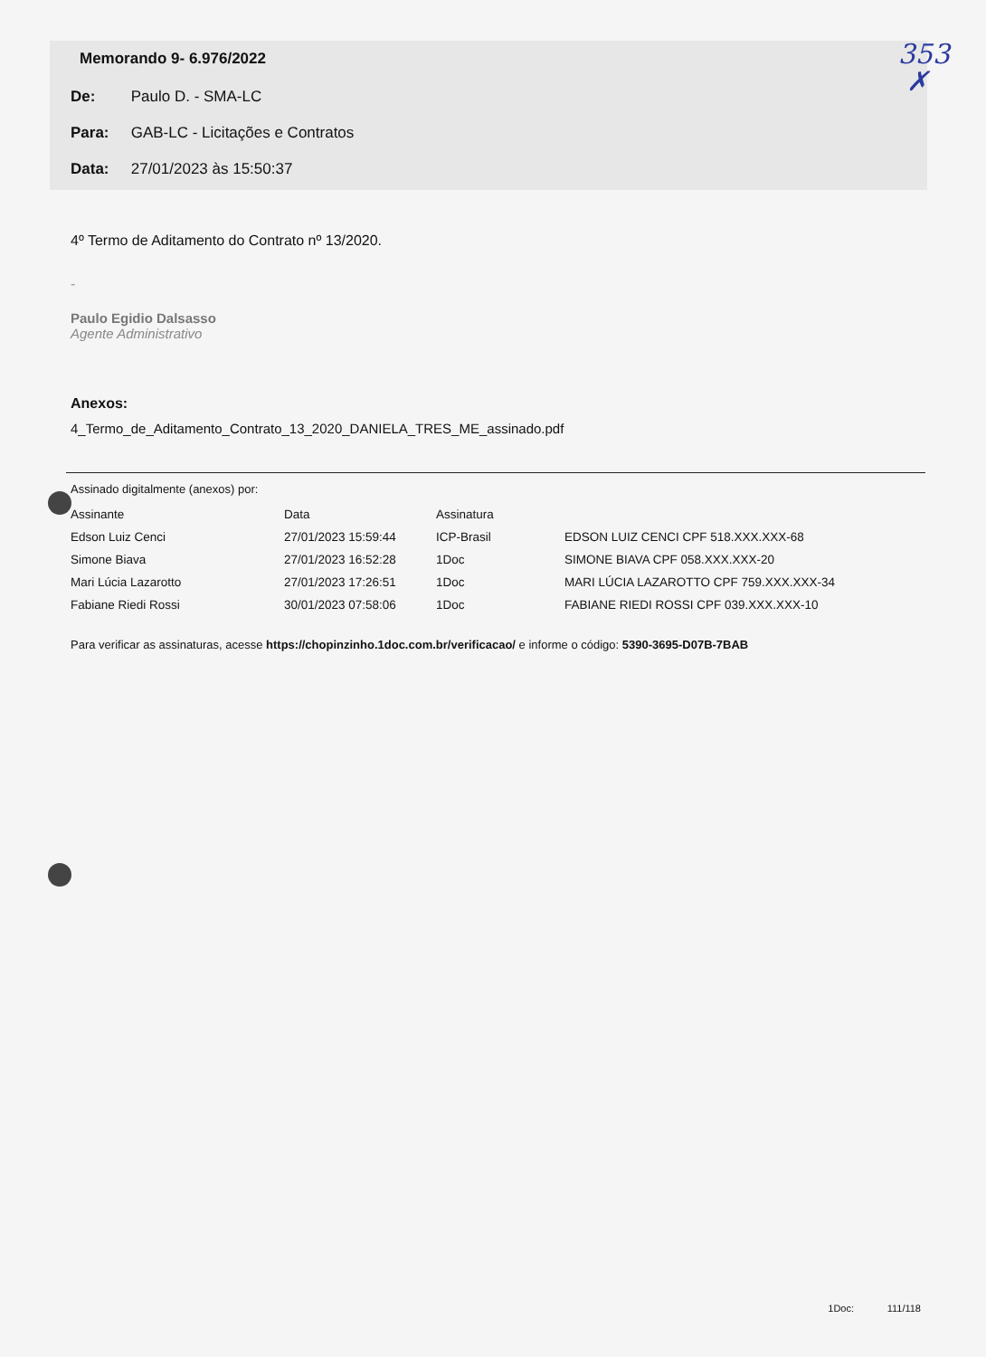353
✗
Memorando 9- 6.976/2022
De: Paulo D. - SMA-LC
Para: GAB-LC - Licitações e Contratos
Data: 27/01/2023 às 15:50:37
4º Termo de Aditamento do Contrato nº 13/2020.
-
Paulo Egidio Dalsasso
Agente Administrativo
Anexos:
4_Termo_de_Aditamento_Contrato_13_2020_DANIELA_TRES_ME_assinado.pdf
Assinado digitalmente (anexos) por:
| Assinante | Data | Assinatura | |
| --- | --- | --- | --- |
| Edson Luiz Cenci | 27/01/2023 15:59:44 | ICP-Brasil | EDSON LUIZ CENCI CPF 518.XXX.XXX-68 |
| Simone Biava | 27/01/2023 16:52:28 | 1Doc | SIMONE BIAVA CPF 058.XXX.XXX-20 |
| Mari Lúcia Lazarotto | 27/01/2023 17:26:51 | 1Doc | MARI LÚCIA LAZAROTTO CPF 759.XXX.XXX-34 |
| Fabiane Riedi Rossi | 30/01/2023 07:58:06 | 1Doc | FABIANE RIEDI ROSSI CPF 039.XXX.XXX-10 |
Para verificar as assinaturas, acesse https://chopinzinho.1doc.com.br/verificacao/ e informe o código: 5390-3695-D07B-7BAB
1Doc: 111/118